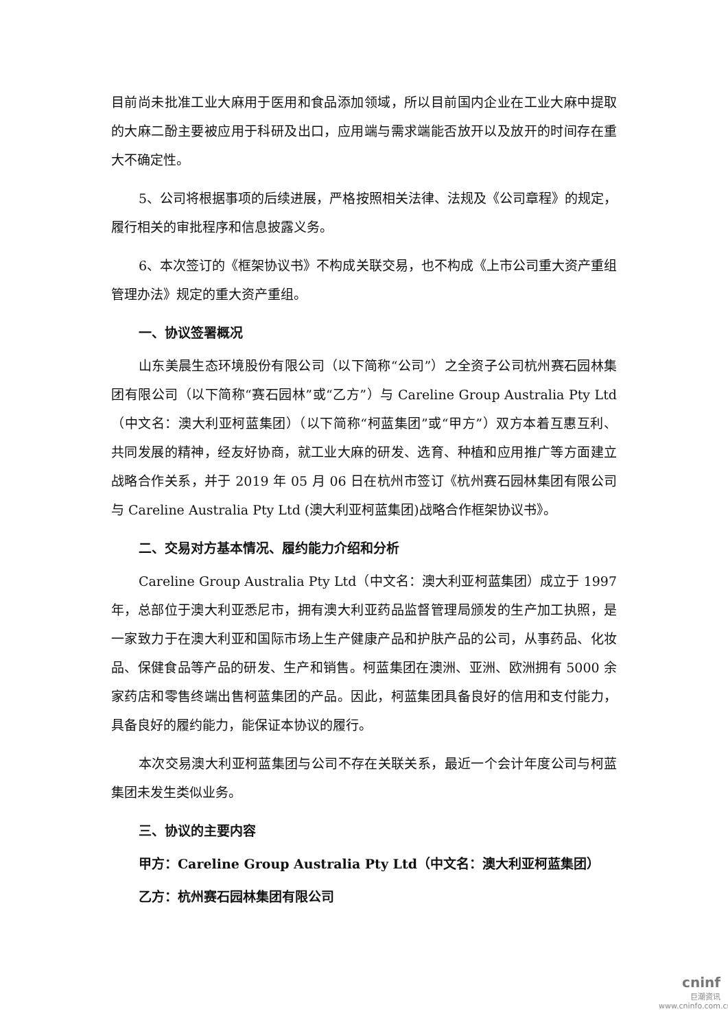目前尚未批准工业大麻用于医用和食品添加领域，所以目前国内企业在工业大麻中提取的大麻二酚主要被应用于科研及出口，应用端与需求端能否放开以及放开的时间存在重大不确定性。
5、公司将根据事项的后续进展，严格按照相关法律、法规及《公司章程》的规定，履行相关的审批程序和信息披露义务。
6、本次签订的《框架协议书》不构成关联交易，也不构成《上市公司重大资产重组管理办法》规定的重大资产重组。
一、协议签署概况
山东美晨生态环境股份有限公司（以下简称“公司”）之全资子公司杭州赛石园林集团有限公司（以下简称“赛石园林”或“乙方”）与 Careline Group Australia Pty Ltd（中文名：澳大利亚柯蓝集团）（以下简称“柯蓝集团”或“甲方”）双方本着互惠互利、 共同发展的精神，经友好协商，就工业大麻的研发、选育、种植和应用推广等方面建立战略合作关系，并于 2019 年 05 月 06 日在杭州市签订《杭州赛石园林集团有限公司与 Careline Australia Pty Ltd (澳大利亚柯蓝集团)战略合作框架协议书》。
二、交易对方基本情况、履约能力介绍和分析
Careline Group Australia Pty Ltd（中文名：澳大利亚柯蓝集团）成立于 1997 年，总部位于澳大利亚悉尼市，拥有澳大利亚药品监督管理局颁发的生产加工执照，是一家致力于在澳大利亚和国际市场上生产健康产品和护肤产品的公司，从事药品、化妆品、保健食品等产品的研发、生产和销售。柯蓝集团在澳洲、亚洲、欧洲拥有 5000 余家药店和零售终端出售柯蓝集团的产品。因此，柯蓝集团具备良好的信用和支付能力，具备良好的履约能力，能保证本协议的履行。
本次交易澳大利亚柯蓝集团与公司不存在关联关系，最近一个会计年度公司与柯蓝集团未发生类似业务。
三、协议的主要内容
甲方：Careline Group Australia Pty Ltd（中文名：澳大利亚柯蓝集团）
乙方：杭州赛石园林集团有限公司
cninf
巨潮资讯
www.cninfo.com.cn